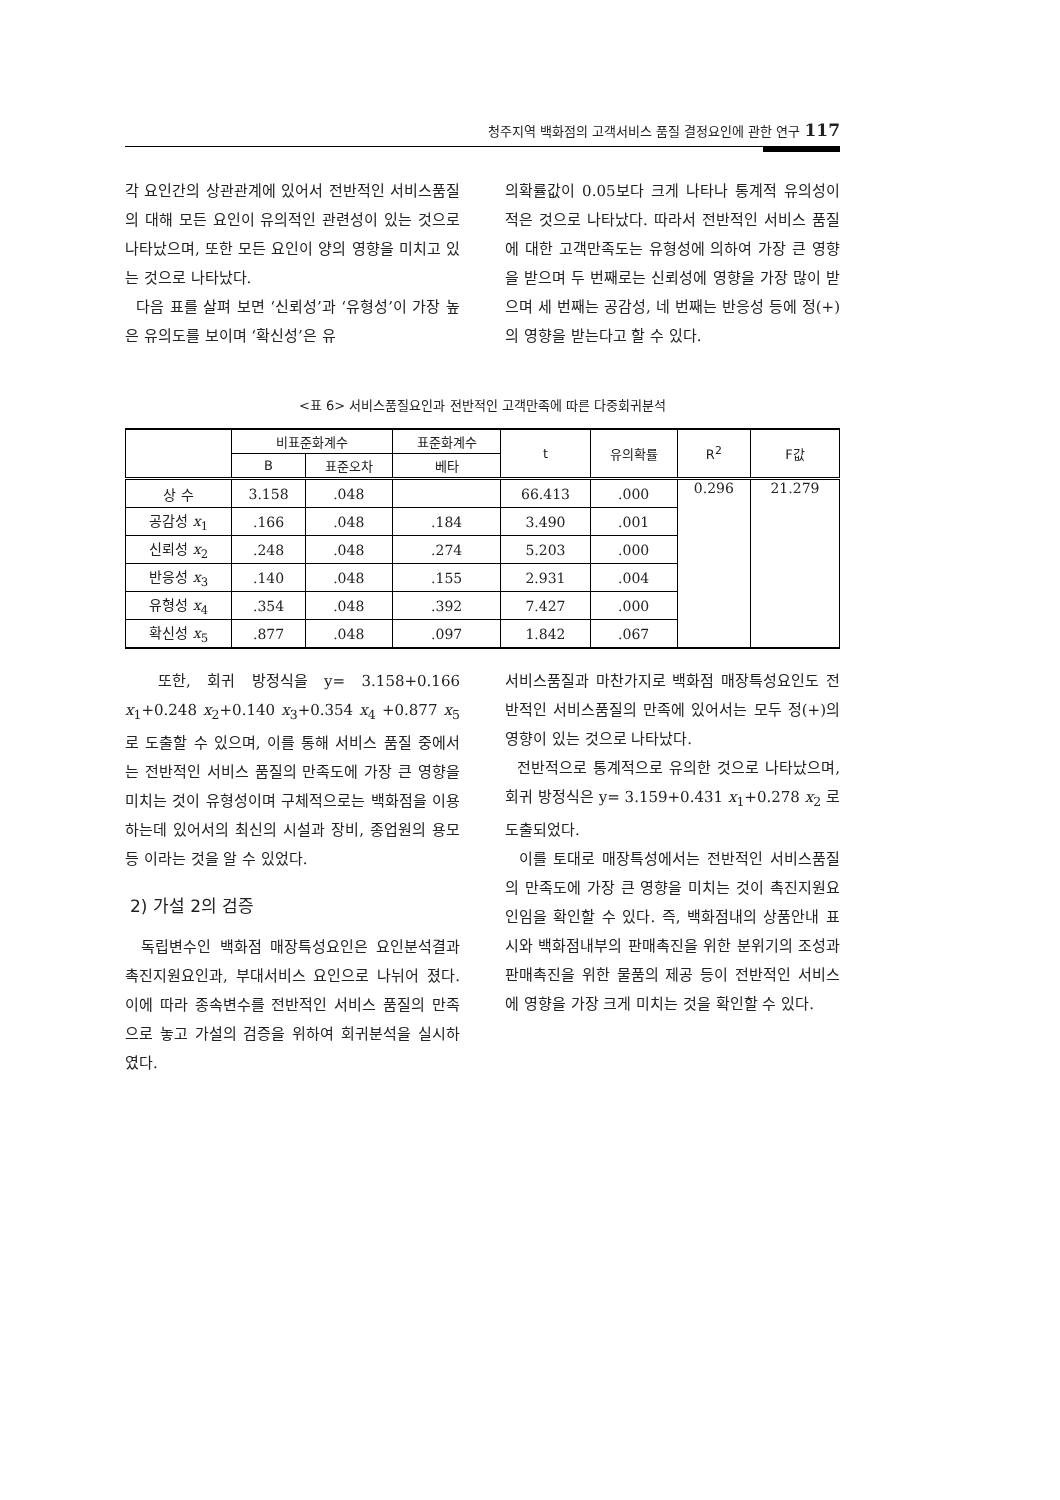청주지역 백화점의 고객서비스 품질 결정요인에 관한 연구 117
각 요인간의 상관관계에 있어서 전반적인 서비스품질의 대해 모든 요인이 유의적인 관련성이 있는 것으로 나타났으며, 또한 모든 요인이 양의 영향을 미치고 있는 것으로 나타났다.
다음 표를 살펴 보면 ‘신뢰성’과 ‘유형성’이 가장 높은 유의도를 보이며 ‘확신성’은 유
의확률값이 0.05보다 크게 나타나 통계적 유의성이 적은 것으로 나타났다. 따라서 전반적인 서비스 품질에 대한 고객만족도는 유형성에 의하여 가장 큰 영향을 받으며 두 번째로는 신뢰성에 영향을 가장 많이 받으며 세 번째는 공감성, 네 번째는 반응성 등에 정(+)의 영향을 받는다고 할 수 있다.
<표 6> 서비스품질요인과 전반적인 고객만족에 따른 다중회귀분석
| | 비표준화계수 | | 표준화계수 | t | 유의확률 | R<sup>2</sup> | F값 |
| --- | --- | --- | --- | --- | --- | --- | --- |
| | B | 표준오차 | 베타 | | | | |
| 상 수 | 3.158 | .048 | | 66.413 | .000 | 0.296 | 21.279 |
| 공감성 x<sub>1</sub> | .166 | .048 | .184 | 3.490 | .001 | | |
| 신뢰성 x<sub>2</sub> | .248 | .048 | .274 | 5.203 | .000 | | |
| 반응성 x<sub>3</sub> | .140 | .048 | .155 | 2.931 | .004 | | |
| 유형성 x<sub>4</sub> | .354 | .048 | .392 | 7.427 | .000 | | |
| 확신성 x<sub>5</sub> | .877 | .048 | .097 | 1.842 | .067 | | |
또한, 회귀 방정식을 y= 3.158+0.166 x<sub>1</sub>+0.248 x<sub>2</sub>+0.140 x<sub>3</sub>+0.354 x<sub>4</sub> +0.877 x<sub>5</sub> 로 도출할 수 있으며, 이를 통해 서비스 품질 중에서는 전반적인 서비스 품질의 만족도에 가장 큰 영향을 미치는 것이 유형성이며 구체적으로는 백화점을 이용하는데 있어서의 최신의 시설과 장비, 종업원의 용모등 이라는 것을 알 수 있었다.
2) 가설 2의 검증
독립변수인 백화점 매장특성요인은 요인분석결과 촉진지원요인과, 부대서비스 요인으로 나뉘어 졌다. 이에 따라 종속변수를 전반적인 서비스 품질의 만족으로 놓고 가설의 검증을 위하여 회귀분석을 실시하였다.
서비스품질과 마찬가지로 백화점 매장특성요인도 전반적인 서비스품질의 만족에 있어서는 모두 정(+)의 영향이 있는 것으로 나타났다.
전반적으로 통계적으로 유의한 것으로 나타났으며, 회귀 방정식은 y= 3.159+0.431 x<sub>1</sub>+0.278 x<sub>2</sub> 로 도출되었다.
이를 토대로 매장특성에서는 전반적인 서비스품질의 만족도에 가장 큰 영향을 미치는 것이 촉진지원요인임을 확인할 수 있다. 즉, 백화점내의 상품안내 표시와 백화점내부의 판매촉진을 위한 분위기의 조성과 판매촉진을 위한 물품의 제공 등이 전반적인 서비스에 영향을 가장 크게 미치는 것을 확인할 수 있다.